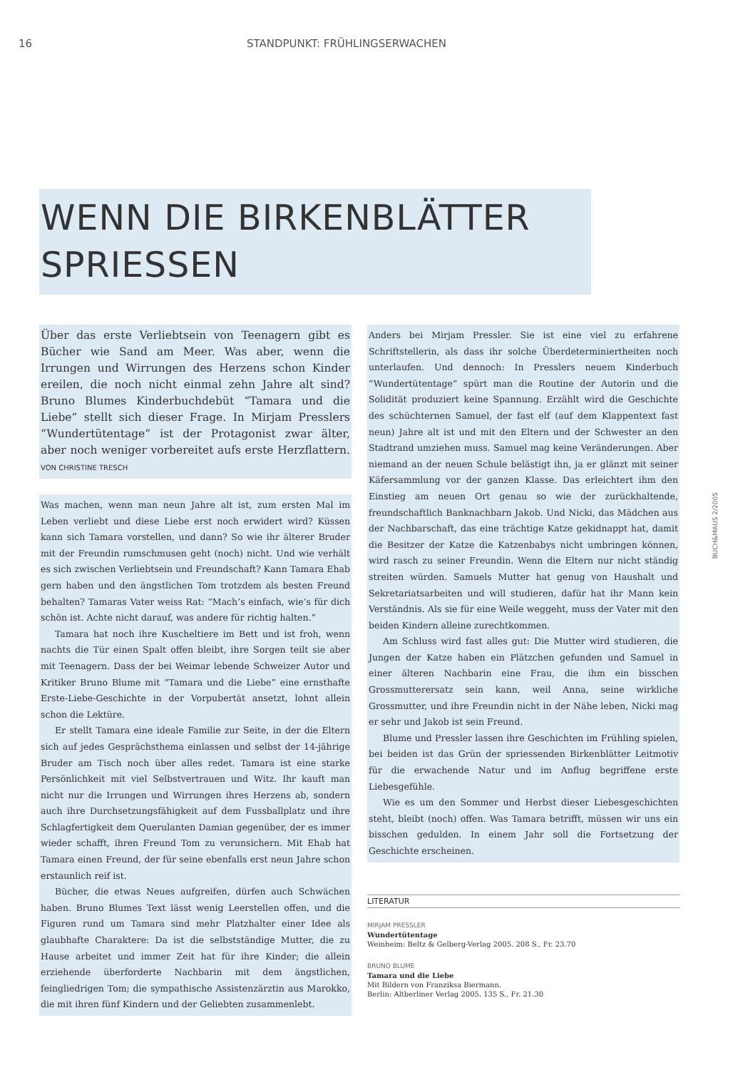16 STANDPUNKT: FRÜHLINGSERWACHEN
WENN DIE BIRKENBLÄTTER
SPRIESSEN
Über das erste Verliebtsein von Teenagern gibt es Bücher wie Sand am Meer. Was aber, wenn die Irrungen und Wirrungen des Herzens schon Kinder ereilen, die noch nicht einmal zehn Jahre alt sind? Bruno Blumes Kinderbuchdebüt “Tamara und die Liebe” stellt sich dieser Frage. In Mirjam Presslers “Wundertütentage” ist der Protagonist zwar älter, aber noch weniger vorbereitet aufs erste Herzflattern. VON CHRISTINE TRESCH
Was machen, wenn man neun Jahre alt ist, zum ersten Mal im Leben verliebt und diese Liebe erst noch erwidert wird? Küssen kann sich Tamara vorstellen, und dann? So wie ihr älterer Bruder mit der Freundin rumschmusen geht (noch) nicht. Und wie verhält es sich zwischen Verliebtsein und Freundschaft? Kann Tamara Ehab gern haben und den ängstlichen Tom trotzdem als besten Freund behalten? Tamaras Vater weiss Rat: “Mach’s einfach, wie’s für dich schön ist. Achte nicht darauf, was andere für richtig halten.”
Tamara hat noch ihre Kuscheltiere im Bett und ist froh, wenn nachts die Tür einen Spalt offen bleibt, ihre Sorgen teilt sie aber mit Teenagern. Dass der bei Weimar lebende Schweizer Autor und Kritiker Bruno Blume mit “Tamara und die Liebe” eine ernsthafte Erste-Liebe-Geschichte in der Vorpubertät ansetzt, lohnt allein schon die Lektüre.
Er stellt Tamara eine ideale Familie zur Seite, in der die Eltern sich auf jedes Gesprächsthema einlassen und selbst der 14-jährige Bruder am Tisch noch über alles redet. Tamara ist eine starke Persönlichkeit mit viel Selbstvertrauen und Witz. Ihr kauft man nicht nur die Irrungen und Wirrungen ihres Herzens ab, sondern auch ihre Durchsetzungsfähigkeit auf dem Fussballplatz und ihre Schlagfertigkeit dem Querulanten Damian gegenüber, der es immer wieder schafft, ihren Freund Tom zu verunsichern. Mit Ehab hat Tamara einen Freund, der für seine ebenfalls erst neun Jahre schon erstaunlich reif ist.
Bücher, die etwas Neues aufgreifen, dürfen auch Schwächen haben. Bruno Blumes Text lässt wenig Leerstellen offen, und die Figuren rund um Tamara sind mehr Platzhalter einer Idee als glaubhafte Charaktere: Da ist die selbstständige Mutter, die zu Hause arbeitet und immer Zeit hat für ihre Kinder; die allein erziehende überforderte Nachbarin mit dem ängstlichen, feingliedrigen Tom; die sympathische Assistenzärztin aus Marokko, die mit ihren fünf Kindern und der Geliebten zusammenlebt.
Anders bei Mirjam Pressler. Sie ist eine viel zu erfahrene Schriftstellerin, als dass ihr solche Überdeterminiertheiten noch unterlaufen. Und dennoch: In Presslers neuem Kinderbuch “Wundertütentage” spürt man die Routine der Autorin und die Solidität produziert keine Spannung. Erzählt wird die Geschichte des schüchternen Samuel, der fast elf (auf dem Klappentext fast neun) Jahre alt ist und mit den Eltern und der Schwester an den Stadtrand umziehen muss. Samuel mag keine Veränderungen. Aber niemand an der neuen Schule belästigt ihn, ja er glänzt mit seiner Käfersammlung vor der ganzen Klasse. Das erleichtert ihm den Einstieg am neuen Ort genau so wie der zurückhaltende, freundschaftlich Banknachbarn Jakob. Und Nicki, das Mädchen aus der Nachbarschaft, das eine trächtige Katze gekidnappt hat, damit die Besitzer der Katze die Katzenbabys nicht umbringen können, wird rasch zu seiner Freundin. Wenn die Eltern nur nicht ständig streiten würden. Samuels Mutter hat genug von Haushalt und Sekretariatsarbeiten und will studieren, dafür hat ihr Mann kein Verständnis. Als sie für eine Weile weggeht, muss der Vater mit den beiden Kindern alleine zurechtkommen.
Am Schluss wird fast alles gut: Die Mutter wird studieren, die Jungen der Katze haben ein Plätzchen gefunden und Samuel in einer älteren Nachbarin eine Frau, die ihm ein bisschen Grossmutterersatz sein kann, weil Anna, seine wirkliche Grossmutter, und ihre Freundin nicht in der Nähe leben, Nicki mag er sehr und Jakob ist sein Freund.
Blume und Pressler lassen ihre Geschichten im Frühling spielen, bei beiden ist das Grün der spriessenden Birkenblätter Leitmotiv für die erwachende Natur und im Anflug begriffene erste Liebesgefühle.
Wie es um den Sommer und Herbst dieser Liebesgeschichten steht, bleibt (noch) offen. Was Tamara betrifft, müssen wir uns ein bisschen gedulden. In einem Jahr soll die Fortsetzung der Geschichte erscheinen.
LITERATUR
MIRJAM PRESSLER
Wundertütentage
Weinheim: Beltz & Gelberg-Verlag 2005. 208 S., Fr. 23.70
BRUNO BLUME
Tamara und die Liebe
Mit Bildern von Franziksa Biermann.
Berlin: Altberliner Verlag 2005. 135 S., Fr. 21.30
BUCH&MAUS 2/2005